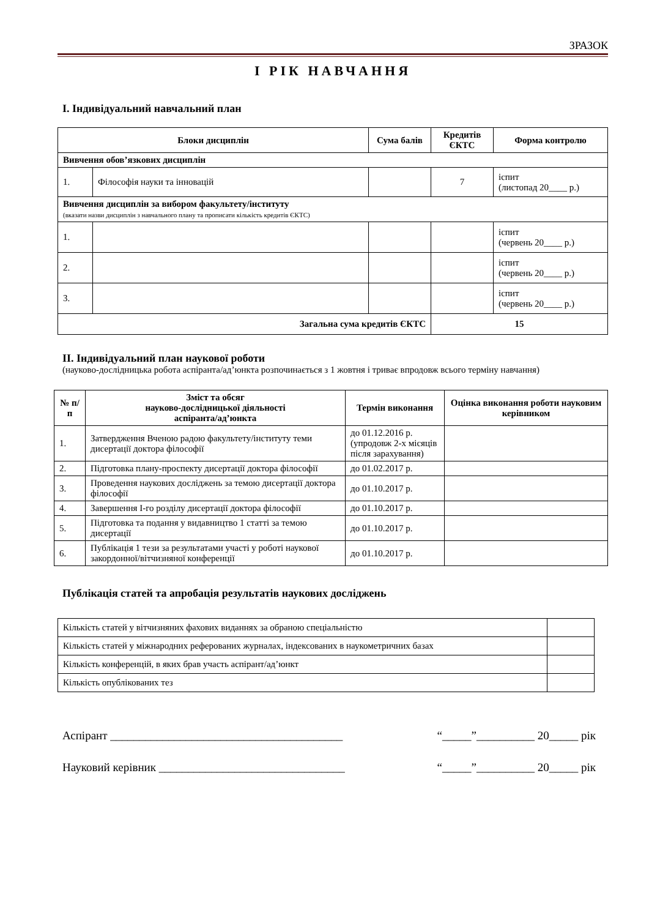ЗРАЗОК
І РІК НАВЧАННЯ
І. Індивідуальний навчальний план
| Блоки дисциплін | | Сума балів | Кредитів ЄКТС | Форма контролю |
| --- | --- | --- | --- | --- |
| Вивчення обов’язкових дисциплін | | | | |
| 1. | Філософія науки та інновацій | | 7 | іспит (листопад 20____ р.) |
| Вивчення дисциплін за вибором факультету/інституту (вказати назви дисциплін з навчального плану та прописати кількість кредитів ЄКТС) | | | | |
| 1. | | | | іспит (червень 20____ р.) |
| 2. | | | | іспит (червень 20____ р.) |
| 3. | | | | іспит (червень 20____ р.) |
| Загальна сума кредитів ЄКТС | | | 15 | |
ІІ. Індивідуальний план наукової роботи
(науково-дослідницька робота аспіранта/ад’юнкта розпочинається з 1 жовтня і триває впродовж всього терміну навчання)
| № п/п | Зміст та обсяг науково-дослідницької діяльності аспіранта/ад’юнкта | Термін виконання | Оцінка виконання роботи науковим керівником |
| --- | --- | --- | --- |
| 1. | Затвердження Вченою радою факультету/інституту теми дисертації доктора філософії | до 01.12.2016 р. (упродовж 2-х місяців після зарахування) | |
| 2. | Підготовка плану-проспекту дисертації доктора філософії | до 01.02.2017 р. | |
| 3. | Проведення наукових досліджень за темою дисертації доктора філософії | до 01.10.2017 р. | |
| 4. | Завершення І-го розділу дисертації доктора філософії | до 01.10.2017 р. | |
| 5. | Підготовка та подання у видавництво 1 статті за темою дисертації | до 01.10.2017 р. | |
| 6. | Публікація 1 тези за результатами участі у роботі наукової закордонної/вітчизняної конференції | до 01.10.2017 р. | |
Публікація статей та апробація результатів наукових досліджень
| Кількість статей у вітчизняних фахових виданнях за обраною спеціальністю | |
| Кількість статей у міжнародних реферованих журналах, індексованих в наукометричних базах | |
| Кількість конференцій, в яких брав участь аспірант/ад’юнкт | |
| Кількість опублікованих тез | |
Аспірант ________________________________________ “_____”__________ 20_____ рік
Науковий керівник ________________________________ “_____”__________ 20_____ рік